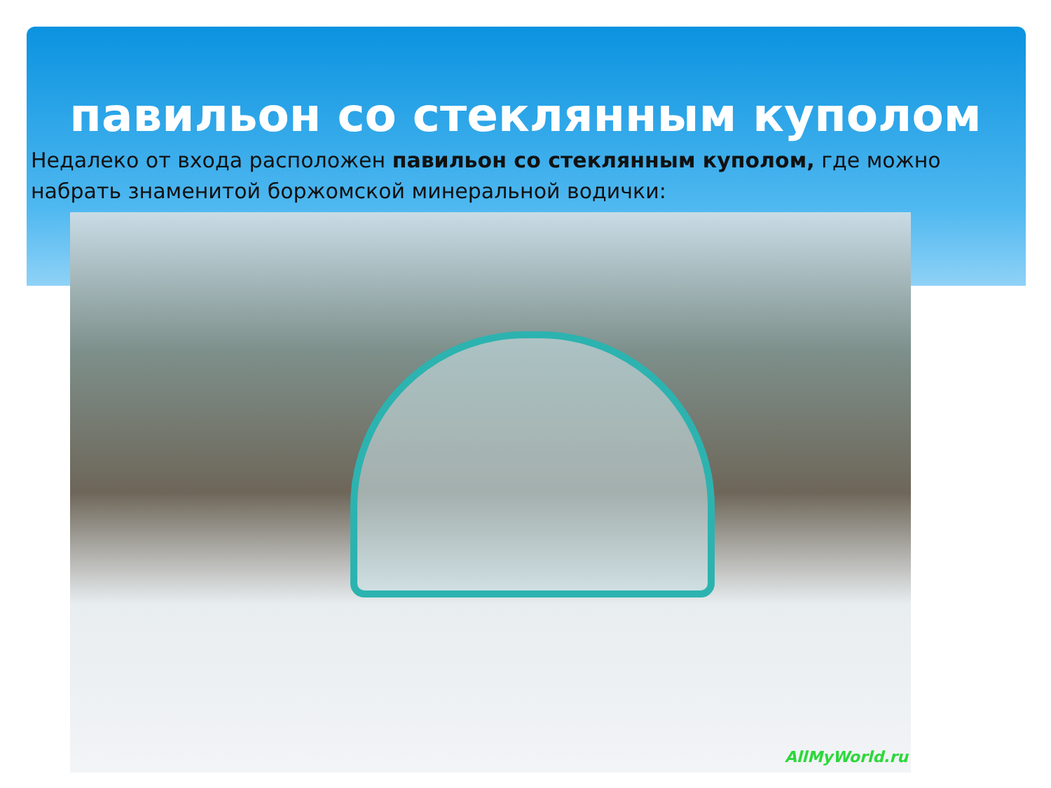павильон со стеклянным куполом
Недалеко от входа расположен павильон со стеклянным куполом, где можно набрать знаменитой боржомской минеральной водички:
AllMyWorld.ru